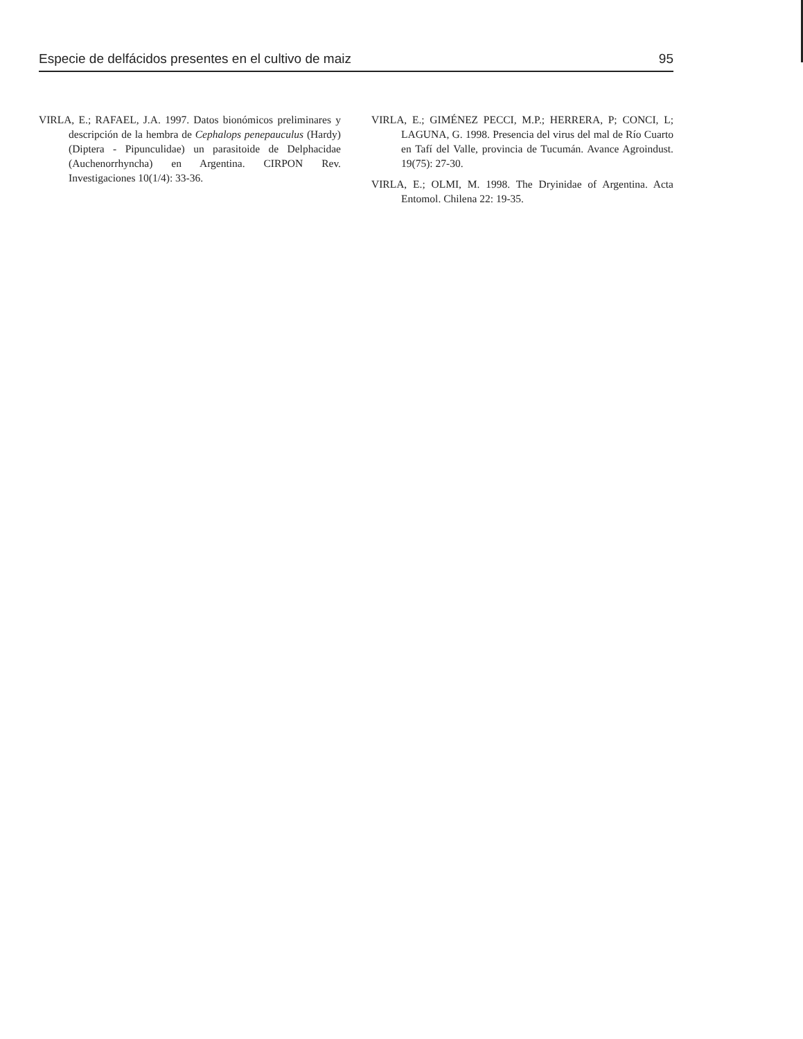Especie de delfácidos presentes en el cultivo de maiz 95
VIRLA, E.; RAFAEL, J.A. 1997. Datos bionómicos preliminares y descripción de la hembra de Cephalops penepauculus (Hardy) (Diptera - Pipunculidae) un parasitoide de Delphacidae (Auchenorrhyncha) en Argentina. CIRPON Rev. Investigaciones 10(1/4): 33-36.
VIRLA, E.; GIMÉNEZ PECCI, M.P.; HERRERA, P; CONCI, L; LAGUNA, G. 1998. Presencia del virus del mal de Río Cuarto en Tafí del Valle, provincia de Tucumán. Avance Agroindust. 19(75): 27-30.
VIRLA, E.; OLMI, M. 1998. The Dryinidae of Argentina. Acta Entomol. Chilena 22: 19-35.